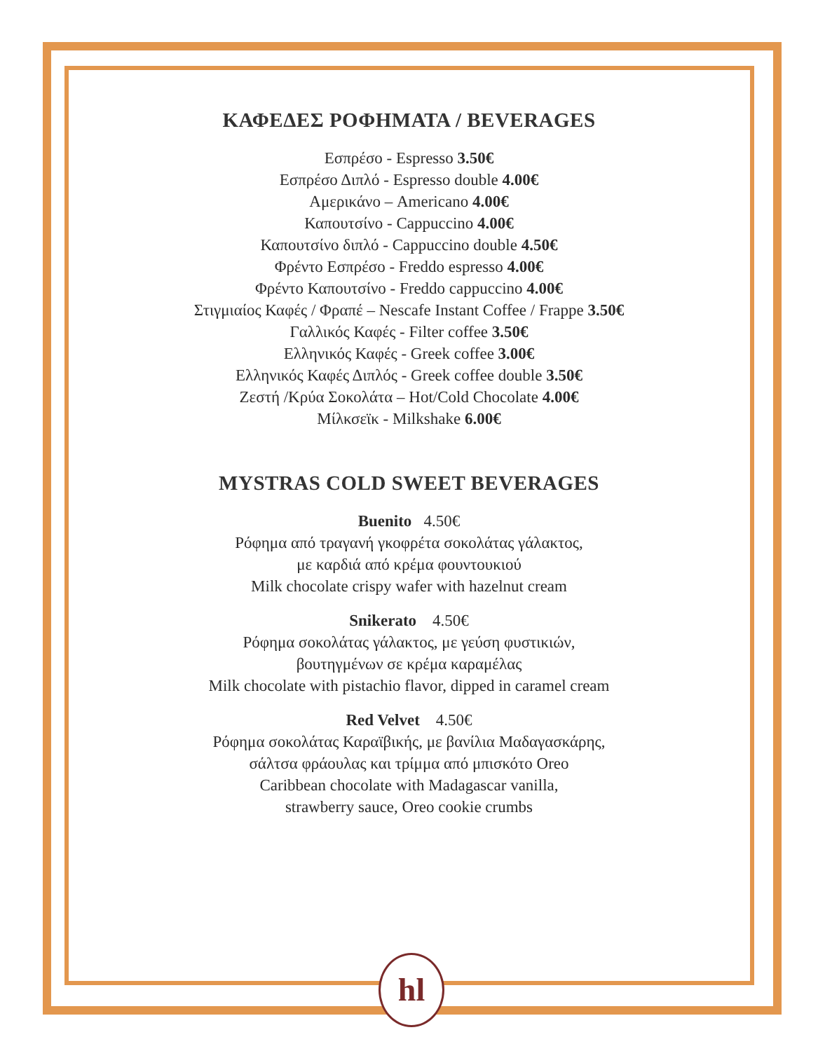ΚΑΦΕΔΕΣ ΡΟΦΗΜΑΤΑ / BEVERAGES
Εσπρέσο - Espresso 3.50€
Εσπρέσο Διπλό - Espresso double 4.00€
Αμερικάνο – Americano 4.00€
Καπουτσίνο - Cappuccino 4.00€
Καπουτσίνο διπλό - Cappuccino double 4.50€
Φρέντο Εσπρέσο - Freddo espresso 4.00€
Φρέντο Καπουτσίνο - Freddo cappuccino 4.00€
Στιγμιαίος Καφές / Φραπέ – Nescafe Instant Coffee / Frappe 3.50€
Γαλλικός Καφές - Filter coffee 3.50€
Ελληνικός Καφές - Greek coffee 3.00€
Ελληνικός Καφές Διπλός - Greek coffee double 3.50€
Ζεστή /Κρύα Σοκολάτα – Hot/Cold Chocolate 4.00€
Μίλκσεϊκ - Milkshake 6.00€
MYSTRAS COLD SWEET BEVERAGES
Buenito 4.50€
Ρόφημα από τραγανή γκοφρέτα σοκολάτας γάλακτος,
με καρδιά από κρέμα φουντουκιού
Milk chocolate crispy wafer with hazelnut cream
Snikerato 4.50€
Ρόφημα σοκολάτας γάλακτος, με γεύση φυστικιών,
βουτηγμένων σε κρέμα καραμέλας
Milk chocolate with pistachio flavor, dipped in caramel cream
Red Velvet 4.50€
Ρόφημα σοκολάτας Καραϊβικής, με βανίλια Μαδαγασκάρης,
σάλτσα φράουλας και τρίμμα από μπισκότο Oreo
Caribbean chocolate with Madagascar vanilla,
strawberry sauce, Oreo cookie crumbs
hl